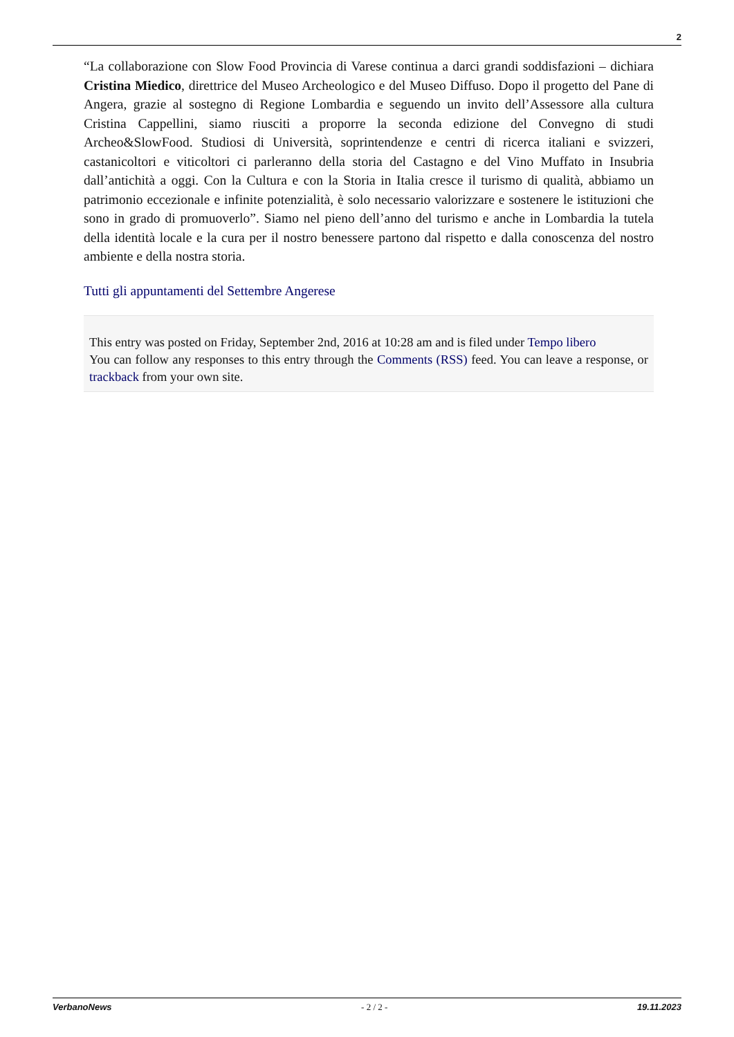2
“La collaborazione con Slow Food Provincia di Varese continua a darci grandi soddisfazioni – dichiara Cristina Miedico, direttrice del Museo Archeologico e del Museo Diffuso. Dopo il progetto del Pane di Angera, grazie al sostegno di Regione Lombardia e seguendo un invito dell’Assessore alla cultura Cristina Cappellini, siamo riusciti a proporre la seconda edizione del Convegno di studi Archeo&SlowFood. Studiosi di Università, soprintendenze e centri di ricerca italiani e svizzeri, castanicoltori e viticoltori ci parleranno della storia del Castagno e del Vino Muffato in Insubria dall’antichità a oggi. Con la Cultura e con la Storia in Italia cresce il turismo di qualità, abbiamo un patrimonio eccezionale e infinite potenzialità, è solo necessario valorizzare e sostenere le istituzioni che sono in grado di promuoverlo”. Siamo nel pieno dell’anno del turismo e anche in Lombardia la tutela della identità locale e la cura per il nostro benessere partono dal rispetto e dalla conoscenza del nostro ambiente e della nostra storia.
Tutti gli appuntamenti del Settembre Angerese
This entry was posted on Friday, September 2nd, 2016 at 10:28 am and is filed under Tempo libero
You can follow any responses to this entry through the Comments (RSS) feed. You can leave a response, or trackback from your own site.
VerbanoNews - 2 / 2 - 19.11.2023